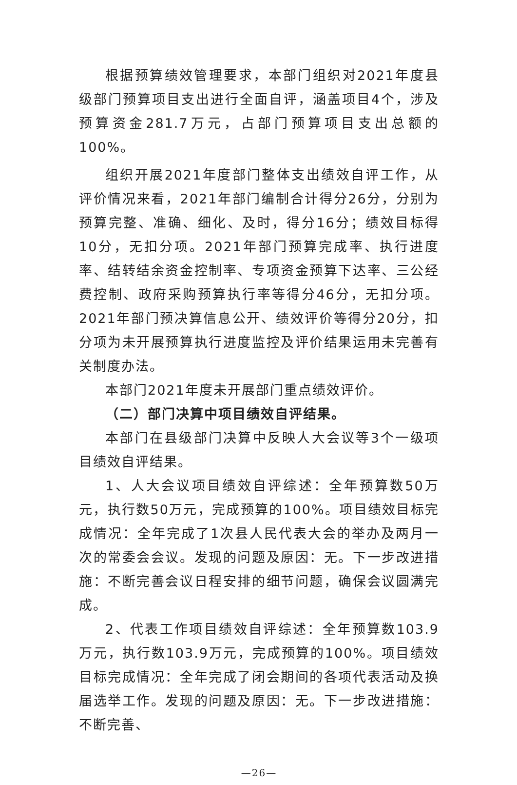根据预算绩效管理要求，本部门组织对2021年度县级部门预算项目支出进行全面自评，涵盖项目4个，涉及预算资金281.7万元，占部门预算项目支出总额的100%。
组织开展2021年度部门整体支出绩效自评工作，从评价情况来看，2021年部门编制合计得分26分，分别为预算完整、准确、细化、及时，得分16分；绩效目标得10分，无扣分项。2021年部门预算完成率、执行进度率、结转结余资金控制率、专项资金预算下达率、三公经费控制、政府采购预算执行率等得分46分，无扣分项。2021年部门预决算信息公开、绩效评价等得分20分，扣分项为未开展预算执行进度监控及评价结果运用未完善有关制度办法。
本部门2021年度未开展部门重点绩效评价。
（二）部门决算中项目绩效自评结果。
本部门在县级部门决算中反映人大会议等3个一级项目绩效自评结果。
1、人大会议项目绩效自评综述：全年预算数50万元，执行数50万元，完成预算的100%。项目绩效目标完成情况：全年完成了1次县人民代表大会的举办及两月一次的常委会会议。发现的问题及原因：无。下一步改进措施：不断完善会议日程安排的细节问题，确保会议圆满完成。
2、代表工作项目绩效自评综述：全年预算数103.9万元，执行数103.9万元，完成预算的100%。项目绩效目标完成情况：全年完成了闭会期间的各项代表活动及换届选举工作。发现的问题及原因：无。下一步改进措施：不断完善、
—26—